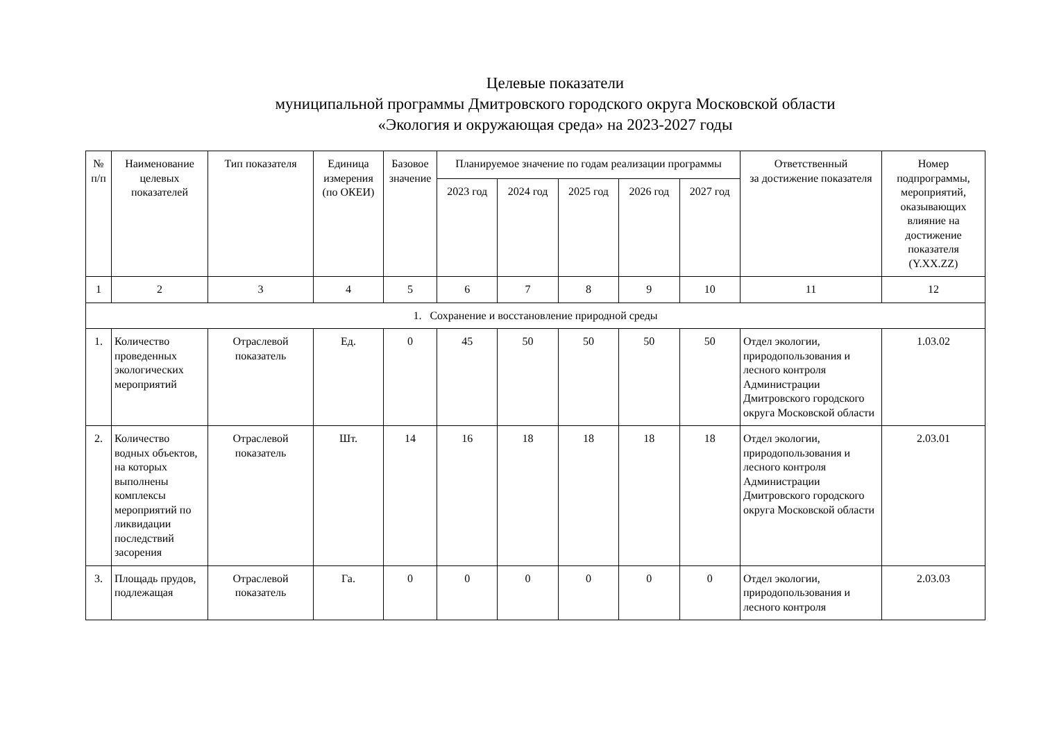Целевые показатели
муниципальной программы Дмитровского городского округа Московской области
«Экология и окружающая среда» на 2023-2027 годы
| № п/п | Наименование целевых показателей | Тип показателя | Единица измерения (по ОКЕИ) | Базовое значение | Планируемое значение по годам реализации программы | | | | | Ответственный за достижение показателя | Номер подпрограммы, мероприятий, оказывающих влияние на достижение показателя (Y.XX.ZZ) |
| --- | --- | --- | --- | --- | --- | --- | --- | --- | --- | --- | --- |
| | | | | | 2023 год | 2024 год | 2025 год | 2026 год | 2027 год | | |
| 1 | 2 | 3 | 4 | 5 | 6 | 7 | 8 | 9 | 10 | 11 | 12 |
| 1. Сохранение и восстановление природной среды | | | | | | | | | | | |
| 1. | Количество проведенных экологических мероприятий | Отраслевой показатель | Ед. | 0 | 45 | 50 | 50 | 50 | 50 | Отдел экологии, природопользования и лесного контроля Администрации Дмитровского городского округа Московской области | 1.03.02 |
| 2. | Количество водных объектов, на которых выполнены комплексы мероприятий по ликвидации последствий засорения | Отраслевой показатель | Шт. | 14 | 16 | 18 | 18 | 18 | 18 | Отдел экологии, природопользования и лесного контроля Администрации Дмитровского городского округа Московской области | 2.03.01 |
| 3. | Площадь прудов, подлежащая | Отраслевой показатель | Га. | 0 | 0 | 0 | 0 | 0 | 0 | Отдел экологии, природопользования и лесного контроля | 2.03.03 |